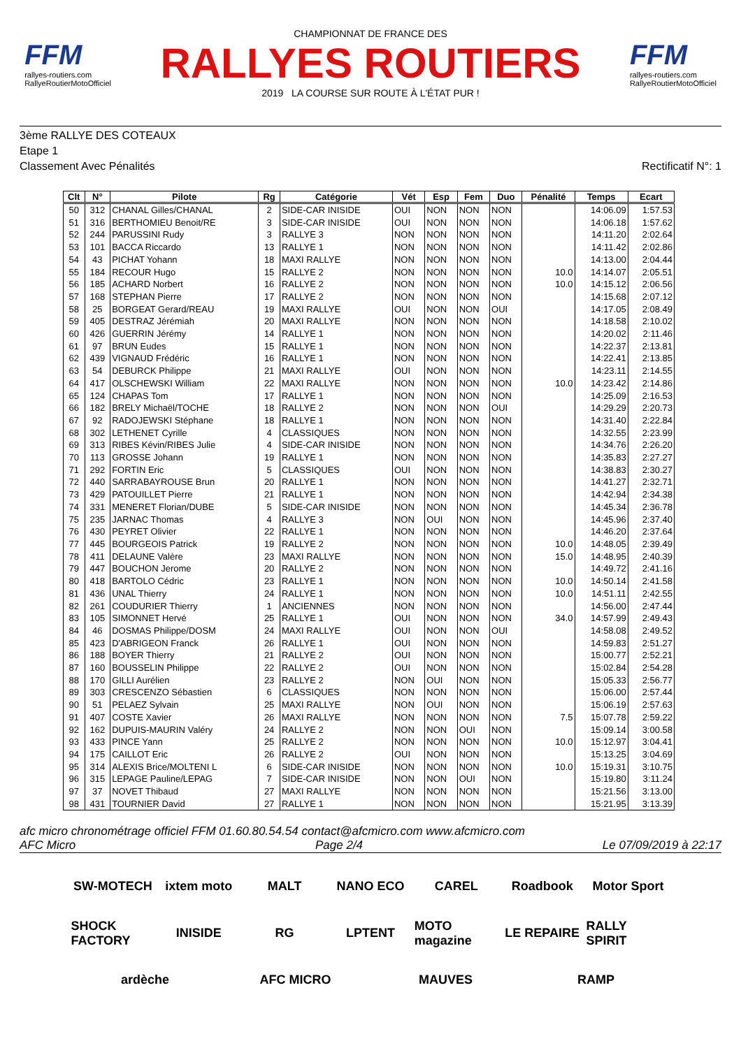FFM
rallyes-routiers.com
RallyeRoutierMotoOfficiel
CHAMPIONNAT DE FRANCE DES
RALLYES ROUTIERS
2019 LA COURSE SUR ROUTE À L'ÉTAT PUR !
FFM
rallyes-routiers.com
RallyeRoutierMotoOfficiel
3ème RALLYE DES COTEAUX
Etape 1
Classement Avec Pénalités Rectificatif N°: 1
| Clt | N° | Pilote | Rg | Catégorie | Vét | Esp | Fem | Duo | Pénalité | Temps | Ecart |
| --- | --- | --- | --- | --- | --- | --- | --- | --- | --- | --- | --- |
| 50 | 312 | CHANAL Gilles/CHANAL | 2 | SIDE-CAR INISIDE | OUI | NON | NON | NON | | 14:06.09 | 1:57.53 |
| 51 | 316 | BERTHOMIEU Benoit/RE | 3 | SIDE-CAR INISIDE | OUI | NON | NON | NON | | 14:06.18 | 1:57.62 |
| 52 | 244 | PARUSSINI Rudy | 3 | RALLYE 3 | NON | NON | NON | NON | | 14:11.20 | 2:02.64 |
| 53 | 101 | BACCA Riccardo | 13 | RALLYE 1 | NON | NON | NON | NON | | 14:11.42 | 2:02.86 |
| 54 | 43 | PICHAT Yohann | 18 | MAXI RALLYE | NON | NON | NON | NON | | 14:13.00 | 2:04.44 |
| 55 | 184 | RECOUR Hugo | 15 | RALLYE 2 | NON | NON | NON | NON | 10.0 | 14:14.07 | 2:05.51 |
| 56 | 185 | ACHARD Norbert | 16 | RALLYE 2 | NON | NON | NON | NON | 10.0 | 14:15.12 | 2:06.56 |
| 57 | 168 | STEPHAN Pierre | 17 | RALLYE 2 | NON | NON | NON | NON | | 14:15.68 | 2:07.12 |
| 58 | 25 | BORGEAT Gerard/REAU | 19 | MAXI RALLYE | OUI | NON | NON | OUI | | 14:17.05 | 2:08.49 |
| 59 | 405 | DESTRAZ Jérémiah | 20 | MAXI RALLYE | NON | NON | NON | NON | | 14:18.58 | 2:10.02 |
| 60 | 426 | GUERRIN Jérémy | 14 | RALLYE 1 | NON | NON | NON | NON | | 14:20.02 | 2:11.46 |
| 61 | 97 | BRUN Eudes | 15 | RALLYE 1 | NON | NON | NON | NON | | 14:22.37 | 2:13.81 |
| 62 | 439 | VIGNAUD Frédéric | 16 | RALLYE 1 | NON | NON | NON | NON | | 14:22.41 | 2:13.85 |
| 63 | 54 | DEBURCK Philippe | 21 | MAXI RALLYE | OUI | NON | NON | NON | | 14:23.11 | 2:14.55 |
| 64 | 417 | OLSCHEWSKI William | 22 | MAXI RALLYE | NON | NON | NON | NON | 10.0 | 14:23.42 | 2:14.86 |
| 65 | 124 | CHAPAS Tom | 17 | RALLYE 1 | NON | NON | NON | NON | | 14:25.09 | 2:16.53 |
| 66 | 182 | BRELY Michaël/TOCHE | 18 | RALLYE 2 | NON | NON | NON | OUI | | 14:29.29 | 2:20.73 |
| 67 | 92 | RADOJEWSKI Stéphane | 18 | RALLYE 1 | NON | NON | NON | NON | | 14:31.40 | 2:22.84 |
| 68 | 302 | LETHENET Cyrille | 4 | CLASSIQUES | NON | NON | NON | NON | | 14:32.55 | 2:23.99 |
| 69 | 313 | RIBES Kévin/RIBES Julie | 4 | SIDE-CAR INISIDE | NON | NON | NON | NON | | 14:34.76 | 2:26.20 |
| 70 | 113 | GROSSE Johann | 19 | RALLYE 1 | NON | NON | NON | NON | | 14:35.83 | 2:27.27 |
| 71 | 292 | FORTIN Eric | 5 | CLASSIQUES | OUI | NON | NON | NON | | 14:38.83 | 2:30.27 |
| 72 | 440 | SARRABAYROUSE Brun | 20 | RALLYE 1 | NON | NON | NON | NON | | 14:41.27 | 2:32.71 |
| 73 | 429 | PATOUILLET Pierre | 21 | RALLYE 1 | NON | NON | NON | NON | | 14:42.94 | 2:34.38 |
| 74 | 331 | MENERET Florian/DUBE | 5 | SIDE-CAR INISIDE | NON | NON | NON | NON | | 14:45.34 | 2:36.78 |
| 75 | 235 | JARNAC Thomas | 4 | RALLYE 3 | NON | OUI | NON | NON | | 14:45.96 | 2:37.40 |
| 76 | 430 | PEYRET Olivier | 22 | RALLYE 1 | NON | NON | NON | NON | | 14:46.20 | 2:37.64 |
| 77 | 445 | BOURGEOIS Patrick | 19 | RALLYE 2 | NON | NON | NON | NON | 10.0 | 14:48.05 | 2:39.49 |
| 78 | 411 | DELAUNE Valère | 23 | MAXI RALLYE | NON | NON | NON | NON | 15.0 | 14:48.95 | 2:40.39 |
| 79 | 447 | BOUCHON Jerome | 20 | RALLYE 2 | NON | NON | NON | NON | | 14:49.72 | 2:41.16 |
| 80 | 418 | BARTOLO Cédric | 23 | RALLYE 1 | NON | NON | NON | NON | 10.0 | 14:50.14 | 2:41.58 |
| 81 | 436 | UNAL Thierry | 24 | RALLYE 1 | NON | NON | NON | NON | 10.0 | 14:51.11 | 2:42.55 |
| 82 | 261 | COUDURIER Thierry | 1 | ANCIENNES | NON | NON | NON | NON | | 14:56.00 | 2:47.44 |
| 83 | 105 | SIMONNET Hervé | 25 | RALLYE 1 | OUI | NON | NON | NON | 34.0 | 14:57.99 | 2:49.43 |
| 84 | 46 | DOSMAS Philippe/DOSM | 24 | MAXI RALLYE | OUI | NON | NON | OUI | | 14:58.08 | 2:49.52 |
| 85 | 423 | D'ABRIGEON Franck | 26 | RALLYE 1 | OUI | NON | NON | NON | | 14:59.83 | 2:51.27 |
| 86 | 188 | BOYER Thierry | 21 | RALLYE 2 | OUI | NON | NON | NON | | 15:00.77 | 2:52.21 |
| 87 | 160 | BOUSSELIN Philippe | 22 | RALLYE 2 | OUI | NON | NON | NON | | 15:02.84 | 2:54.28 |
| 88 | 170 | GILLI Aurélien | 23 | RALLYE 2 | NON | OUI | NON | NON | | 15:05.33 | 2:56.77 |
| 89 | 303 | CRESCENZO Sébastien | 6 | CLASSIQUES | NON | NON | NON | NON | | 15:06.00 | 2:57.44 |
| 90 | 51 | PELAEZ Sylvain | 25 | MAXI RALLYE | NON | OUI | NON | NON | | 15:06.19 | 2:57.63 |
| 91 | 407 | COSTE Xavier | 26 | MAXI RALLYE | NON | NON | NON | NON | 7.5 | 15:07.78 | 2:59.22 |
| 92 | 162 | DUPUIS-MAURIN Valéry | 24 | RALLYE 2 | NON | NON | OUI | NON | | 15:09.14 | 3:00.58 |
| 93 | 433 | PINCE Yann | 25 | RALLYE 2 | NON | NON | NON | NON | 10.0 | 15:12.97 | 3:04.41 |
| 94 | 175 | CAILLOT Eric | 26 | RALLYE 2 | OUI | NON | NON | NON | | 15:13.25 | 3:04.69 |
| 95 | 314 | ALEXIS Brice/MOLTENI L | 6 | SIDE-CAR INISIDE | NON | NON | NON | NON | 10.0 | 15:19.31 | 3:10.75 |
| 96 | 315 | LEPAGE Pauline/LEPAG | 7 | SIDE-CAR INISIDE | NON | NON | OUI | NON | | 15:19.80 | 3:11.24 |
| 97 | 37 | NOVET Thibaud | 27 | MAXI RALLYE | NON | NON | NON | NON | | 15:21.56 | 3:13.00 |
| 98 | 431 | TOURNIER David | 27 | RALLYE 1 | NON | NON | NON | NON | | 15:21.95 | 3:13.39 |
afc micro chronométrage officiel FFM 01.60.80.54.54 contact@afcmicro.com www.afcmicro.com
AFC Micro Page 2/4 Le 07/09/2019 à 22:17
SW-MOTECH ixtem moto MALT NANO ECO CAREL Roadbook Motor Sport SHOCK FACTORY INISIDE RG LPTENT MOTO magazine LE REPAIRE RALLY SPIRIT ardèche AFC MICRO MAUVES RAMP